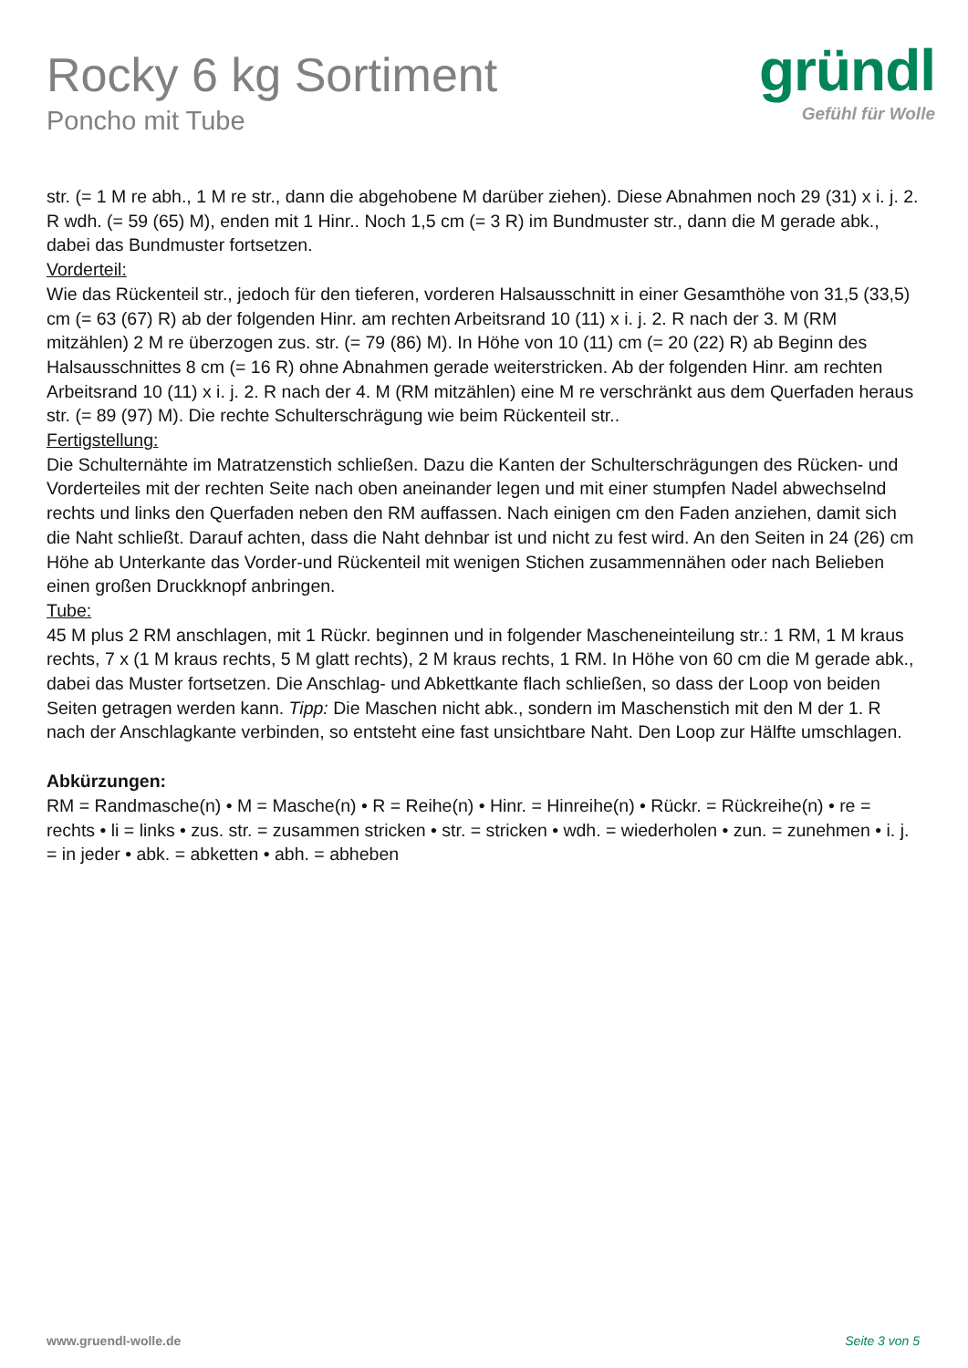Rocky 6 kg Sortiment
Poncho mit Tube
gründl
Gefühl für Wolle
str. (= 1 M re abh., 1 M re str., dann die abgehobene M darüber ziehen). Diese Abnahmen noch 29 (31) x i. j. 2. R wdh. (= 59 (65) M), enden mit 1 Hinr.. Noch 1,5 cm (= 3 R) im Bundmuster str., dann die M gerade abk., dabei das Bundmuster fortsetzen.
Vorderteil:
Wie das Rückenteil str., jedoch für den tieferen, vorderen Halsausschnitt in einer Gesamthöhe von 31,5 (33,5) cm (= 63 (67) R) ab der folgenden Hinr. am rechten Arbeitsrand 10 (11) x i. j. 2. R nach der 3. M (RM mitzählen) 2 M re überzogen zus. str. (= 79 (86) M). In Höhe von 10 (11) cm (= 20 (22) R) ab Beginn des Halsausschnittes 8 cm (= 16 R) ohne Abnahmen gerade weiterstricken. Ab der folgenden Hinr. am rechten Arbeitsrand 10 (11) x i. j. 2. R nach der 4. M (RM mitzählen) eine M re verschränkt aus dem Querfaden heraus str. (= 89 (97) M). Die rechte Schulterschrägung wie beim Rückenteil str..
Fertigstellung:
Die Schulternähte im Matratzenstich schließen. Dazu die Kanten der Schulterschrägungen des Rücken- und Vorderteiles mit der rechten Seite nach oben aneinander legen und mit einer stumpfen Nadel abwechselnd rechts und links den Querfaden neben den RM auffassen. Nach einigen cm den Faden anziehen, damit sich die Naht schließt. Darauf achten, dass die Naht dehnbar ist und nicht zu fest wird. An den Seiten in 24 (26) cm Höhe ab Unterkante das Vorder-und Rückenteil mit wenigen Stichen zusammennähen oder nach Belieben einen großen Druckknopf anbringen.
Tube:
45 M plus 2 RM anschlagen, mit 1 Rückr. beginnen und in folgender Mascheneinteilung str.: 1 RM, 1 M kraus rechts, 7 x (1 M kraus rechts, 5 M glatt rechts), 2 M kraus rechts, 1 RM. In Höhe von 60 cm die M gerade abk., dabei das Muster fortsetzen. Die Anschlag- und Abkettkante flach schließen, so dass der Loop von beiden Seiten getragen werden kann. Tipp: Die Maschen nicht abk., sondern im Maschenstich mit den M der 1. R nach der Anschlagkante verbinden, so entsteht eine fast unsichtbare Naht. Den Loop zur Hälfte umschlagen.
Abkürzungen:
RM = Randmasche(n) • M = Masche(n) • R = Reihe(n) • Hinr. = Hinreihe(n) • Rückr. = Rückreihe(n) • re = rechts • li = links • zus. str. = zusammen stricken • str. = stricken • wdh. = wiederholen • zun. = zunehmen • i. j. = in jeder • abk. = abketten • abh. = abheben
www.gruendl-wolle.de Seite 3 von 5